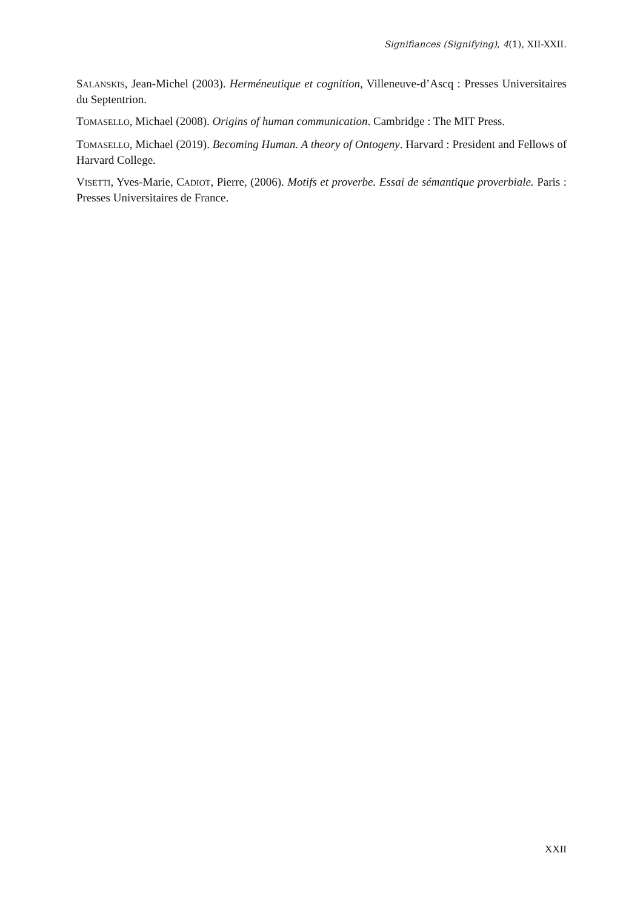Signifiances (Signifying), 4(1), XII-XXII.
SALANSKIS, Jean-Michel (2003). Herméneutique et cognition, Villeneuve-d’Ascq : Presses Universitaires du Septentrion.
TOMASELLO, Michael (2008). Origins of human communication. Cambridge : The MIT Press.
TOMASELLO, Michael (2019). Becoming Human. A theory of Ontogeny. Harvard : President and Fellows of Harvard College.
VISETTI, Yves-Marie, CADIOT, Pierre, (2006). Motifs et proverbe. Essai de sémantique proverbiale. Paris : Presses Universitaires de France.
XXII